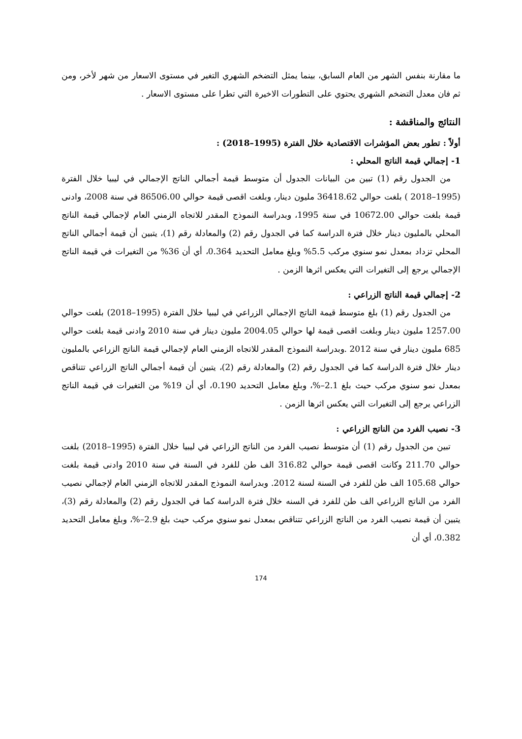ما مقارنة بنفس الشهر من العام السابق، بينما يمثل التضخم الشهري التغير في مستوى الاسعار من شهر لأخر، ومن ثم فان معدل التضخم الشهري يحتوي على التطورات الاخيرة التي تطرا على مستوى الاسعار .
النتائج والمناقشة :
أولاً : تطور بعض المؤشرات الاقتصادية خلال الفترة (1995–2018) :
1- إجمالي قيمة الناتج المحلي :
من الجدول رقم (1) تبين من البيانات الجدول أن متوسط قيمة أجمالي الناتج الإجمالي في ليبيا خلال الفترة (1995–2018 ) بلغت حوالي 36418.62 مليون دينار، وبلغت اقصى قيمة حوالي 86506.00 في سنة 2008، وادنى قيمة بلغت حوالي 10672.00 في سنة 1995، وبدراسة النموذج المقدر للاتجاه الزمني العام لإجمالي قيمة الناتج المحلي بالمليون دينار خلال فترة الدراسة كما في الجدول رقم (2) والمعادلة رقم (1)، يتبين أن قيمة أجمالي الناتج المحلي تزداد بمعدل نمو سنوي مركب 5.5% وبلغ معامل التحديد 0.364، أي أن 36% من التغيرات في قيمة الناتج الإجمالي يرجع إلى التغيرات التي يعكس اثرها الزمن .
2- إجمالي قيمة الناتج الزراعي :
من الجدول رقم (1) بلغ متوسط قيمة الناتج الإجمالي الزراعي في ليبيا خلال الفترة (1995–2018) بلغت حوالي 1257.00 مليون دينار وبلغت اقصى قيمة لها حوالي 2004.05 مليون دينار في سنة 2010 وادنى قيمة بلغت حوالي 685 مليون دينار في سنة 2012 .وبدراسة النموذج المقدر للاتجاه الزمني العام لإجمالي قيمة الناتج الزراعي بالمليون دينار خلال فترة الدراسة كما في الجدول رقم (2) والمعادلة رقم (2)، يتبين أن قيمة أجمالي الناتج الزراعي تتناقص بمعدل نمو سنوي مركب حيث بلغ 2.1–%، وبلغ معامل التحديد 0.190، أي أن 19% من التغيرات في قيمة الناتج الزراعي يرجع إلى التغيرات التي يعكس اثرها الزمن .
3- نصيب الفرد من الناتج الزراعي :
تبين من الجدول رقم (1) أن متوسط نصيب الفرد من الناتج الزراعي في ليبيا خلال الفترة (1995–2018) بلغت حوالي 211.70 وكانت اقصى قيمة حوالي 316.82 الف طن للفرد في السنة في سنة 2010 وادنى قيمة بلغت حوالي 105.68 الف طن للفرد في السنة لسنة 2012. وبدراسة النموذج المقدر للاتجاه الزمني العام لإجمالي نصيب الفرد من الناتج الزراعي الف طن للفرد في السنه خلال فترة الدراسة كما في الجدول رقم (2) والمعادلة رقم (3)، يتبين أن قيمة نصيب الفرد من الناتج الزراعي تتناقص بمعدل نمو سنوي مركب حيث بلغ 2.9–%، وبلغ معامل التحديد 0.382، أي أن
174